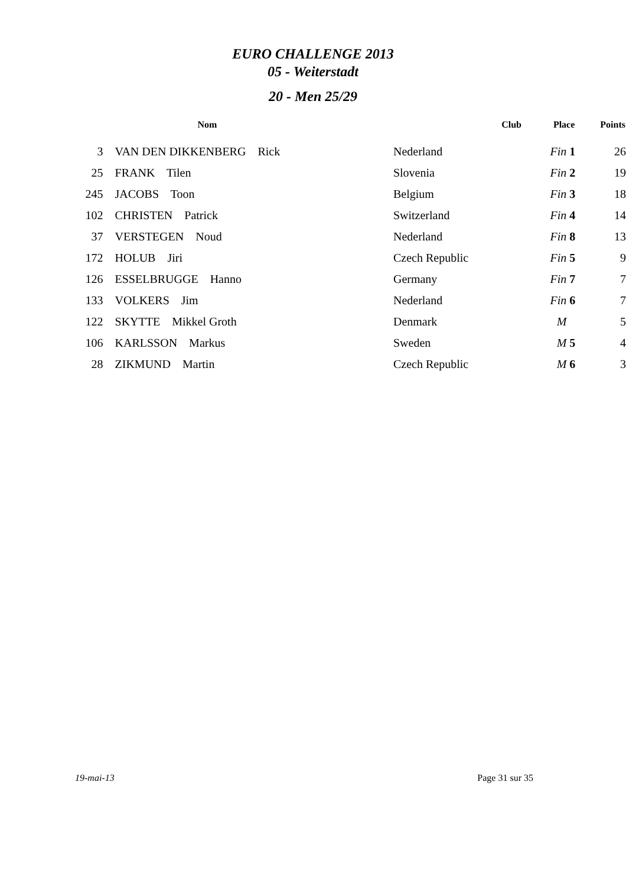EURO CHALLENGE 2013
05 - Weiterstadt
20 - Men 25/29
| | Nom | Club | Place | Points |
| --- | --- | --- | --- | --- |
| 3 | VAN DEN DIKKENBERG Rick | Nederland | Fin 1 | 26 |
| 25 | FRANK Tilen | Slovenia | Fin 2 | 19 |
| 245 | JACOBS Toon | Belgium | Fin 3 | 18 |
| 102 | CHRISTEN Patrick | Switzerland | Fin 4 | 14 |
| 37 | VERSTEGEN Noud | Nederland | Fin 8 | 13 |
| 172 | HOLUB Jiri | Czech Republic | Fin 5 | 9 |
| 126 | ESSELBRUGGE Hanno | Germany | Fin 7 | 7 |
| 133 | VOLKERS Jim | Nederland | Fin 6 | 7 |
| 122 | SKYTTE Mikkel Groth | Denmark | M | 5 |
| 106 | KARLSSON Markus | Sweden | M 5 | 4 |
| 28 | ZIKMUND Martin | Czech Republic | M 6 | 3 |
19-mai-13 Page 31 sur 35